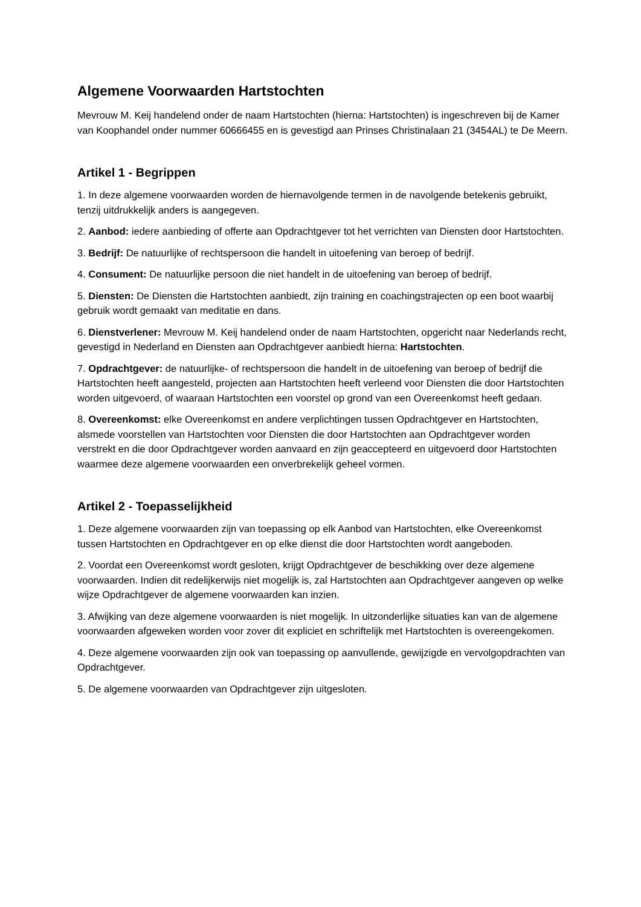Algemene Voorwaarden Hartstochten
Mevrouw M. Keij handelend onder de naam Hartstochten (hierna: Hartstochten) is ingeschreven bij de Kamer van Koophandel onder nummer 60666455 en is gevestigd aan Prinses Christinalaan 21 (3454AL) te De Meern.
Artikel 1 - Begrippen
1. In deze algemene voorwaarden worden de hiernavolgende termen in de navolgende betekenis gebruikt, tenzij uitdrukkelijk anders is aangegeven.
2. Aanbod: iedere aanbieding of offerte aan Opdrachtgever tot het verrichten van Diensten door Hartstochten.
3. Bedrijf: De natuurlijke of rechtspersoon die handelt in uitoefening van beroep of bedrijf.
4. Consument: De natuurlijke persoon die niet handelt in de uitoefening van beroep of bedrijf.
5. Diensten: De Diensten die Hartstochten aanbiedt, zijn training en coachingstrajecten op een boot waarbij gebruik wordt gemaakt van meditatie en dans.
6. Dienstverlener: Mevrouw M. Keij handelend onder de naam Hartstochten, opgericht naar Nederlands recht, gevestigd in Nederland en Diensten aan Opdrachtgever aanbiedt hierna: Hartstochten.
7. Opdrachtgever: de natuurlijke- of rechtspersoon die handelt in de uitoefening van beroep of bedrijf die Hartstochten heeft aangesteld, projecten aan Hartstochten heeft verleend voor Diensten die door Hartstochten worden uitgevoerd, of waaraan Hartstochten een voorstel op grond van een Overeenkomst heeft gedaan.
8. Overeenkomst: elke Overeenkomst en andere verplichtingen tussen Opdrachtgever en Hartstochten, alsmede voorstellen van Hartstochten voor Diensten die door Hartstochten aan Opdrachtgever worden verstrekt en die door Opdrachtgever worden aanvaard en zijn geaccepteerd en uitgevoerd door Hartstochten waarmee deze algemene voorwaarden een onverbrekelijk geheel vormen.
Artikel 2 - Toepasselijkheid
1. Deze algemene voorwaarden zijn van toepassing op elk Aanbod van Hartstochten, elke Overeenkomst tussen Hartstochten en Opdrachtgever en op elke dienst die door Hartstochten wordt aangeboden.
2. Voordat een Overeenkomst wordt gesloten, krijgt Opdrachtgever de beschikking over deze algemene voorwaarden. Indien dit redelijkerwijs niet mogelijk is, zal Hartstochten aan Opdrachtgever aangeven op welke wijze Opdrachtgever de algemene voorwaarden kan inzien.
3. Afwijking van deze algemene voorwaarden is niet mogelijk. In uitzonderlijke situaties kan van de algemene voorwaarden afgeweken worden voor zover dit expliciet en schriftelijk met Hartstochten is overeengekomen.
4. Deze algemene voorwaarden zijn ook van toepassing op aanvullende, gewijzigde en vervolgopdrachten van Opdrachtgever.
5. De algemene voorwaarden van Opdrachtgever zijn uitgesloten.